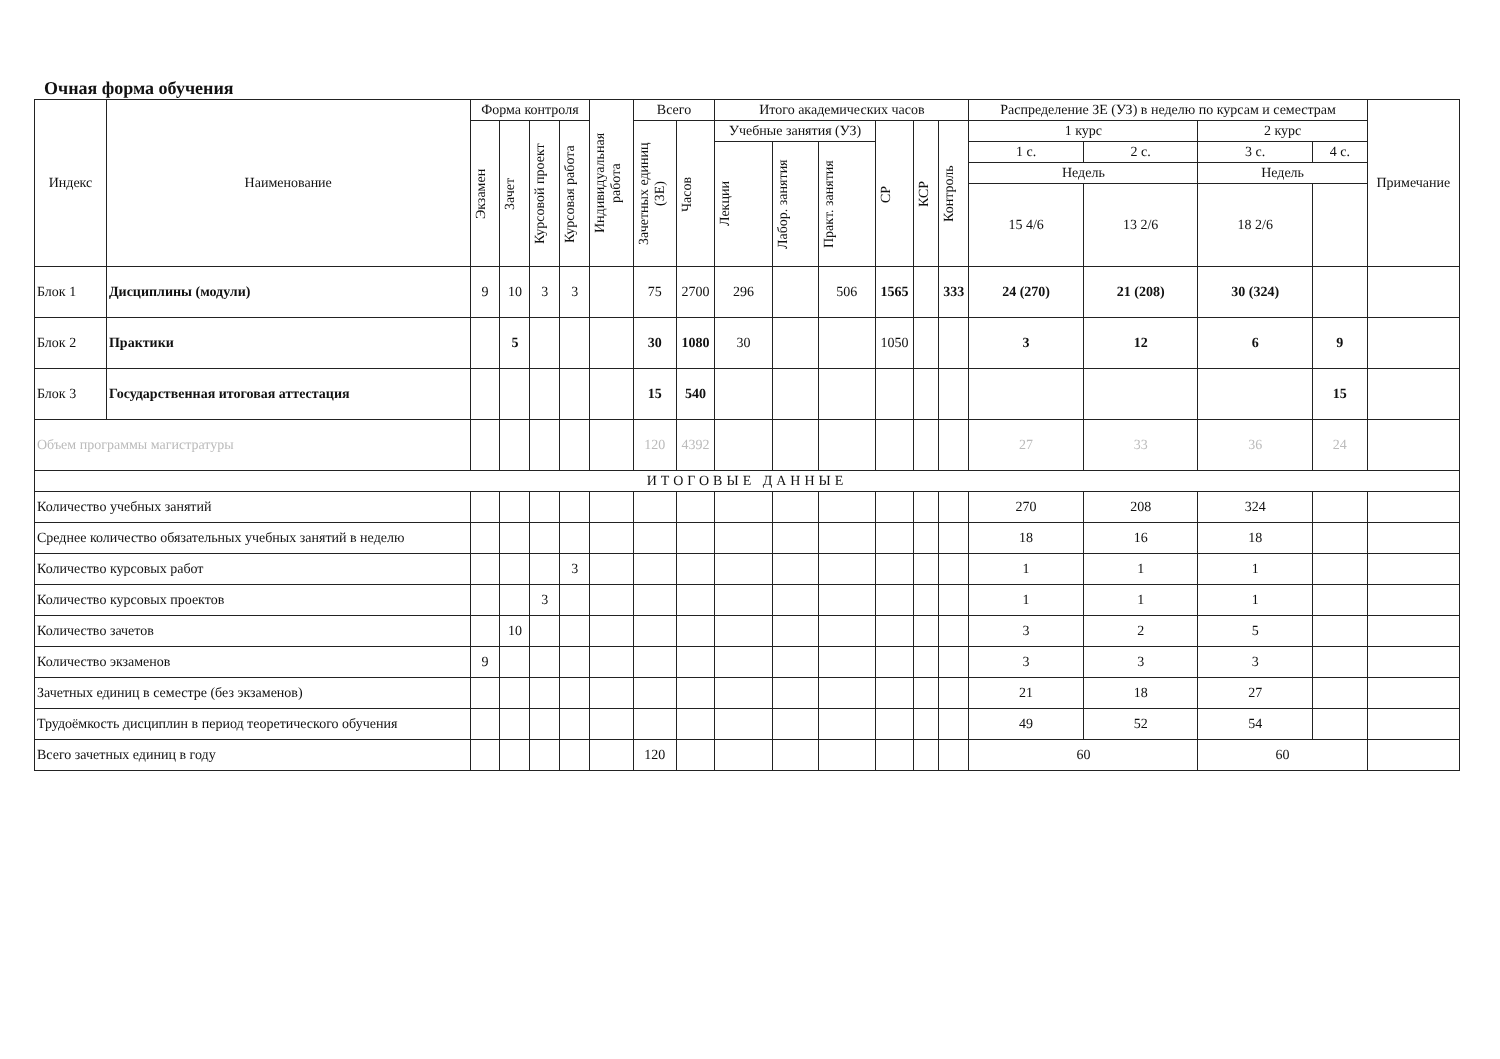Очная форма обучения
| Индекс | Наименование | Форма контроля | | | | Индивидуальная работа | Всего | | Итого академических часов | | | | | | Распределение ЗЕ (УЗ) в неделю по курсам и семестрам | | | | Примечание |
| --- | --- | --- | --- | --- | --- | --- | --- | --- | --- | --- | --- | --- | --- | --- | --- | --- | --- | --- | --- |
| | | Экзамен | Зачет | Курсовой проект | Курсовая работа | | Зачетных единиц (ЗЕ) | Часов | Учебные занятия (УЗ) | | | СР | КСР | Контроль | 1 курс | | 2 курс | | |
| | | | | | | | | | Лекции | Лабор. занятия | Практ. занятия | | | | 1 с. | 2 с. | 3 с. | 4 с. | |
| | | | | | | | | | | | | | | | Недель | | Недель | | |
| | | | | | | | | | | | | | | | 15 4/6 | 13 2/6 | 18 2/6 | | |
| Блок 1 | Дисциплины (модули) | 9 | 10 | 3 | 3 | | 75 | 2700 | 296 | | 506 | 1565 | | 333 | 24 (270) | 21 (208) | 30 (324) | | |
| Блок 2 | Практики | | 5 | | | | 30 | 1080 | 30 | | | 1050 | | | 3 | 12 | 6 | 9 | |
| Блок 3 | Государственная итоговая аттестация | | | | | | 15 | 540 | | | | | | | | | | 15 | |
| Объем программы магистратуры | | | | | | | 120 | 4392 | | | | | | | 27 | 33 | 36 | 24 | |
| ИТОГОВЫЕ ДАННЫЕ | | | | | | | | | | | | | | | | | | | |
| Количество учебных занятий | | | | | | | | | | | | | | | 270 | 208 | 324 | | |
| Среднее количество обязательных учебных занятий в неделю | | | | | | | | | | | | | | | 18 | 16 | 18 | | |
| Количество курсовых работ | | | | | 3 | | | | | | | | | | 1 | 1 | 1 | | |
| Количество курсовых проектов | | | | 3 | | | | | | | | | | | 1 | 1 | 1 | | |
| Количество зачетов | | | 10 | | | | | | | | | | | | 3 | 2 | 5 | | |
| Количество экзаменов | | 9 | | | | | | | | | | | | | 3 | 3 | 3 | | |
| Зачетных единиц в семестре (без экзаменов) | | | | | | | | | | | | | | | 21 | 18 | 27 | | |
| Трудоёмкость дисциплин в период теоретического обучения | | | | | | | | | | | | | | | 49 | 52 | 54 | | |
| Всего зачетных единиц в году | | | | | | | 120 | | | | | | | | 60 | | 60 | | |